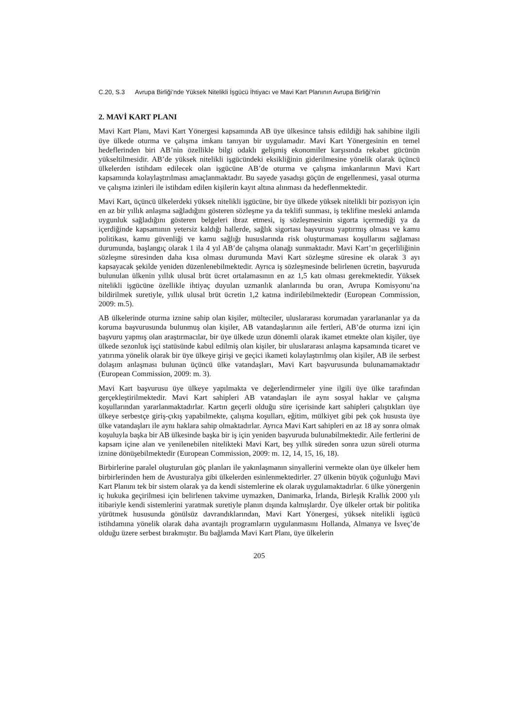C.20, S.3 Avrupa Birliği’nde Yüksek Nitelikli İşgücü İhtiyacı ve Mavi Kart Planının Avrupa Birliği’nin
2. MAVİ KART PLANI
Mavi Kart Planı, Mavi Kart Yönergesi kapsamında AB üye ülkesince tahsis edildiği hak sahibine ilgili üye ülkede oturma ve çalışma imkanı tanıyan bir uygulamadır. Mavi Kart Yönergesinin en temel hedeflerinden biri AB’nin özellikle bilgi odaklı gelişmiş ekonomiler karşısında rekabet gücünün yükseltilmesidir. AB’de yüksek nitelikli işgücündeki eksikliğinin giderilmesine yönelik olarak üçüncü ülkelerden istihdam edilecek olan işgücüne AB’de oturma ve çalışma imkanlarının Mavi Kart kapsamında kolaylaştırılması amaçlanmaktadır. Bu sayede yasadışı göçün de engellenmesi, yasal oturma ve çalışma izinleri ile istihdam edilen kişilerin kayıt altına alınması da hedeflenmektedir.
Mavi Kart, üçüncü ülkelerdeki yüksek nitelikli işgücüne, bir üye ülkede yüksek nitelikli bir pozisyon için en az bir yıllık anlaşma sağladığını gösteren sözleşme ya da teklifi sunması, iş teklifine mesleki anlamda uygunluk sağladığını gösteren belgeleri ibraz etmesi, iş sözleşmesinin sigorta içermediği ya da içerdiğinde kapsamının yetersiz kaldığı hallerde, sağlık sigortası başvurusu yaptırmış olması ve kamu politikası, kamu güvenliği ve kamu sağlığı hususlarında risk oluşturmaması koşullarını sağlaması durumunda, başlangıç olarak 1 ila 4 yıl AB’de çalışma olanağı sunmaktadır. Mavi Kart’ın geçerliliğinin sözleşme süresinden daha kısa olması durumunda Mavi Kart sözleşme süresine ek olarak 3 ayı kapsayacak şekilde yeniden düzenlenebilmektedir. Ayrıca iş sözleşmesinde belirlenen ücretin, başvuruda bulunulan ülkenin yıllık ulusal brüt ücret ortalamasının en az 1,5 katı olması gerekmektedir. Yüksek nitelikli işgücüne özellikle ihtiyaç duyulan uzmanlık alanlarında bu oran, Avrupa Komisyonu’na bildirilmek suretiyle, yıllık ulusal brüt ücretin 1,2 katına indirilebilmektedir (European Commission, 2009: m.5).
AB ülkelerinde oturma iznine sahip olan kişiler, mülteciler, uluslararası korumadan yararlananlar ya da koruma başvurusunda bulunmuş olan kişiler, AB vatandaşlarının aile fertleri, AB’de oturma izni için başvuru yapmış olan araştırmacılar, bir üye ülkede uzun dönemli olarak ikamet etmekte olan kişiler, üye ülkede sezonluk işçi statüsünde kabul edilmiş olan kişiler, bir uluslararası anlaşma kapsamında ticaret ve yatırıma yönelik olarak bir üye ülkeye girişi ve geçici ikameti kolaylaştırılmış olan kişiler, AB ile serbest dolaşım anlaşması bulunan üçüncü ülke vatandaşları, Mavi Kart başvurusunda bulunamamaktadır (European Commission, 2009: m. 3).
Mavi Kart başvurusu üye ülkeye yapılmakta ve değerlendirmeler yine ilgili üye ülke tarafından gerçekleştirilmektedir. Mavi Kart sahipleri AB vatandaşları ile aynı sosyal haklar ve çalışma koşullarından yararlanmaktadırlar. Kartın geçerli olduğu süre içerisinde kart sahipleri çalıştıkları üye ülkeye serbestçe giriş-çıkış yapabilmekte, çalışma koşulları, eğitim, mülkiyet gibi pek çok hususta üye ülke vatandaşları ile aynı haklara sahip olmaktadırlar. Ayrıca Mavi Kart sahipleri en az 18 ay sonra olmak koşuluyla başka bir AB ülkesinde başka bir iş için yeniden başvuruda bulunabilmektedir. Aile fertlerini de kapsam içine alan ve yenilenebilen nitelikteki Mavi Kart, beş yıllık süreden sonra uzun süreli oturma iznine dönüşebilmektedir (European Commission, 2009: m. 12, 14, 15, 16, 18).
Birbirlerine paralel oluşturulan göç planları ile yakınlaşmanın sinyallerini vermekte olan üye ülkeler hem birbirlerinden hem de Avusturalya gibi ülkelerden esinlenmektedirler. 27 ülkenin büyük çoğunluğu Mavi Kart Planını tek bir sistem olarak ya da kendi sistemlerine ek olarak uygulamaktadırlar. 6 ülke yönergenin iç hukuka geçirilmesi için belirlenen takvime uymazken, Danimarka, İrlanda, Birleşik Krallık 2000 yılı itibariyle kendi sistemlerini yaratmak suretiyle planın dışında kalmışlardır. Üye ülkeler ortak bir politika yürütmek hususunda gönülsüz davrandıklarından, Mavi Kart Yönergesi, yüksek nitelikli işgücü istihdamına yönelik olarak daha avantajlı programların uygulanmasını Hollanda, Almanya ve İsveç’de olduğu üzere serbest bırakmıştır. Bu bağlamda Mavi Kart Planı, üye ülkelerin
205